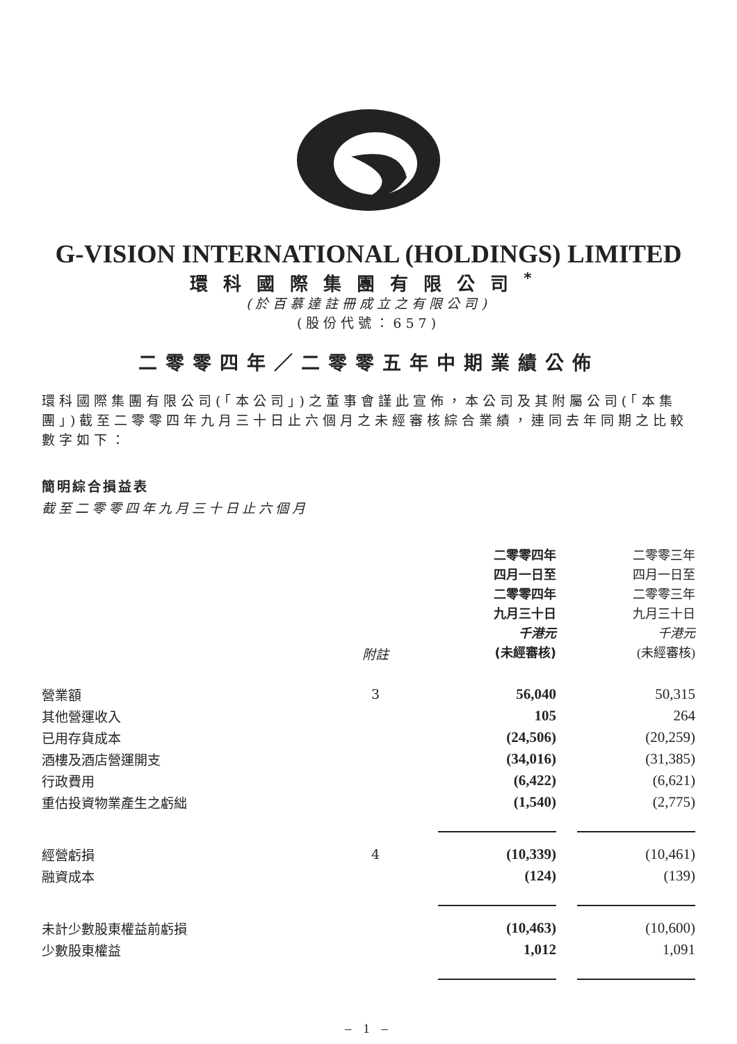G-VISION INTERNATIONAL (HOLDINGS) LIMITED
環科國際集團有限公司<sup>*</sup>
(於百慕達註冊成立之有限公司)
(股份代號：657)
二零零四年／二零零五年中期業績公佈
環科國際集團有限公司(「本公司」)之董事會謹此宣佈，本公司及其附屬公司(「本集團」)截至二零零四年九月三十日止六個月之未經審核綜合業績，連同去年同期之比較數字如下：
簡明綜合損益表
截至二零零四年九月三十日止六個月
| | 附註 | 二零零四年 四月一日至 二零零四年 九月三十日 千港元 (未經審核) | 二零零三年 四月一日至 二零零三年 九月三十日 千港元 (未經審核) |
| --- | --- | --- | --- |
| 營業額 | 3 | 56,040 | 50,315 |
| 其他營運收入 | | 105 | 264 |
| 已用存貨成本 | | (24,506) | (20,259) |
| 酒樓及酒店營運開支 | | (34,016) | (31,385) |
| 行政費用 | | (6,422) | (6,621) |
| 重估投資物業產生之虧絀 | | (1,540) | (2,775) |
| 經營虧損 | 4 | (10,339) | (10,461) |
| 融資成本 | | (124) | (139) |
| 未計少數股東權益前虧損 | | (10,463) | (10,600) |
| 少數股東權益 | | 1,012 | 1,091 |
– 1 –